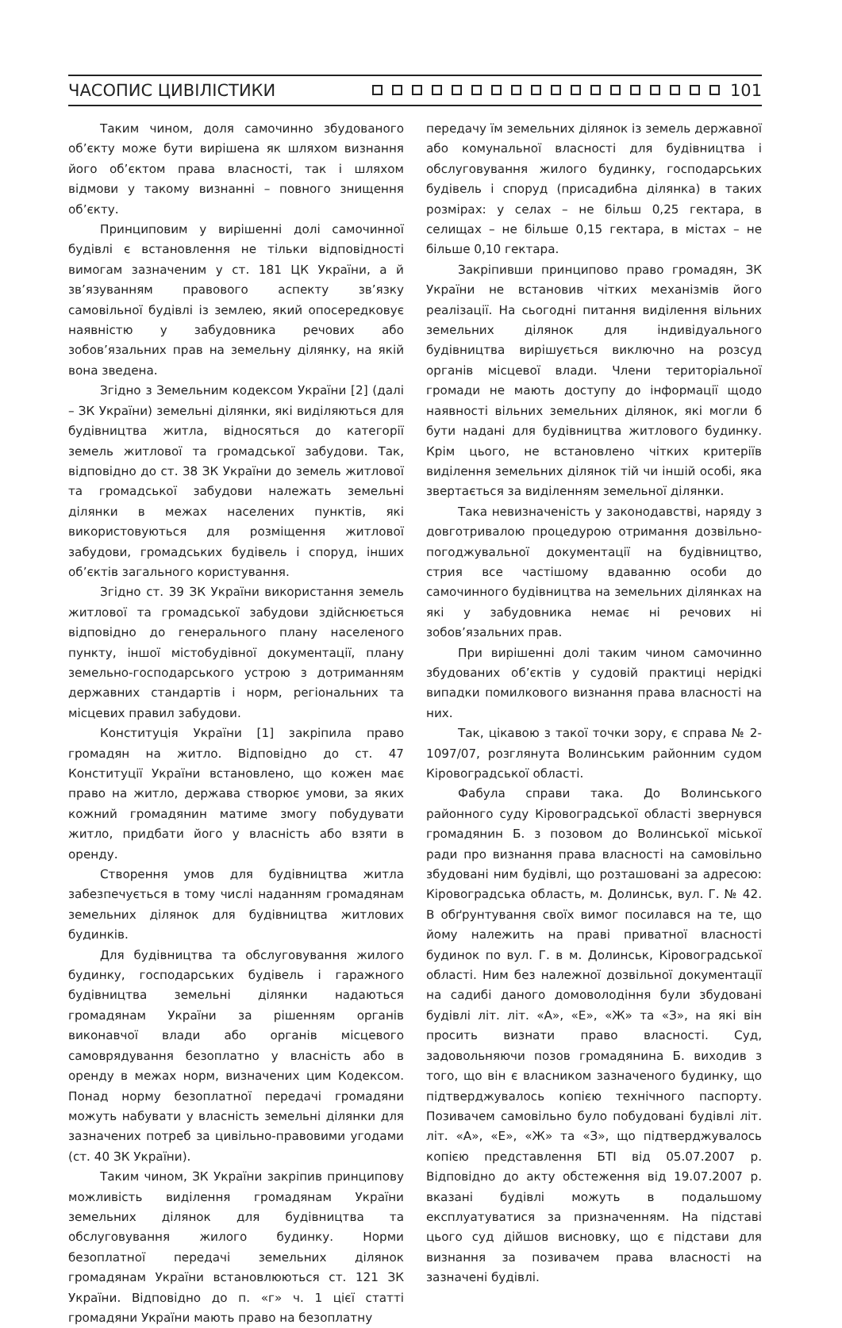ЧАСОПИС ЦИВІЛІСТИКИ 101
Таким чином, доля самочинно збудованого об’єкту може бути вирішена як шляхом визнання його об’єктом права власності, так і шляхом відмови у такому визнанні – повного знищення об’єкту.
Принциповим у вирішенні долі самочинної будівлі є встановлення не тільки відповідності вимогам зазначеним у ст. 181 ЦК України, а й зв’язуванням правового аспекту зв’язку самовільної будівлі із землею, який опосередковує наявністю у забудовника речових або зобов’язальних прав на земельну ділянку, на якій вона зведена.
Згідно з Земельним кодексом України [2] (далі – ЗК України) земельні ділянки, які виділяються для будівництва житла, відносяться до категорії земель житлової та громадської забудови. Так, відповідно до ст. 38 ЗК України до земель житлової та громадської забудови належать земельні ділянки в межах населених пунктів, які використовуються для розміщення житлової забудови, громадських будівель і споруд, інших об’єктів загального користування.
Згідно ст. 39 ЗК України використання земель житлової та громадської забудови здійснюється відповідно до генерального плану населеного пункту, іншої містобудівної документації, плану земельно-господарського устрою з дотриманням державних стандартів і норм, регіональних та місцевих правил забудови.
Конституція України [1] закріпила право громадян на житло. Відповідно до ст. 47 Конституції України встановлено, що кожен має право на житло, держава створює умови, за яких кожний громадянин матиме змогу побудувати житло, придбати його у власність або взяти в оренду.
Створення умов для будівництва житла забезпечується в тому числі наданням громадянам земельних ділянок для будівництва житлових будинків.
Для будівництва та обслуговування жилого будинку, господарських будівель і гаражного будівництва земельні ділянки надаються громадянам України за рішенням органів виконавчої влади або органів місцевого самоврядування безоплатно у власність або в оренду в межах норм, визначених цим Кодексом. Понад норму безоплатної передачі громадяни можуть набувати у власність земельні ділянки для зазначених потреб за цивільно-правовими угодами (ст. 40 ЗК України).
Таким чином, ЗК України закріпив принципову можливість виділення громадянам України земельних ділянок для будівництва та обслуговування жилого будинку. Норми безоплатної передачі земельних ділянок громадянам України встановлюються ст. 121 ЗК України. Відповідно до п. «г» ч. 1 цієї статті громадяни України мають право на безоплатну
передачу їм земельних ділянок із земель державної або комунальної власності для будівництва і обслуговування жилого будинку, господарських будівель і споруд (присадибна ділянка) в таких розмірах: у селах – не більш 0,25 гектара, в селищах – не більше 0,15 гектара, в містах – не більше 0,10 гектара.
Закріпивши принципово право громадян, ЗК України не встановив чітких механізмів його реалізації. На сьогодні питання виділення вільних земельних ділянок для індивідуального будівництва вирішується виключно на розсуд органів місцевої влади. Члени територіальної громади не мають доступу до інформації щодо наявності вільних земельних ділянок, які могли б бути надані для будівництва житлового будинку. Крім цього, не встановлено чітких критеріїв виділення земельних ділянок тій чи іншій особі, яка звертається за виділенням земельної ділянки.
Така невизначеність у законодавстві, наряду з довготривалою процедурою отримання дозвільно-погоджувальної документації на будівництво, стрия все частішому вдаванню особи до самочинного будівництва на земельних ділянках на які у забудовника немає ні речових ні зобов’язальних прав.
При вирішенні долі таким чином самочинно збудованих об’єктів у судовій практиці нерідкі випадки помилкового визнання права власності на них.
Так, цікавою з такої точки зору, є справа № 2-1097/07, розглянута Волинським районним судом Кіровоградської області.
Фабула справи така. До Волинського районного суду Кіровоградської області звернувся громадянин Б. з позовом до Волинської міської ради про визнання права власності на самовільно збудовані ним будівлі, що розташовані за адресою: Кіровоградська область, м. Долинськ, вул. Г. № 42. В обґрунтування своїх вимог посилався на те, що йому належить на праві приватної власності будинок по вул. Г. в м. Долинськ, Кіровоградської області. Ним без належної дозвільної документації на садибі даного домоволодіння були збудовані будівлі літ. літ. «А», «Е», «Ж» та «З», на які він просить визнати право власності. Суд, задовольняючи позов громадянина Б. виходив з того, що він є власником зазначеного будинку, що підтверджувалось копією технічного паспорту. Позивачем самовільно було побудовані будівлі літ. літ. «А», «Е», «Ж» та «З», що підтверджувалось копією представлення БТІ від 05.07.2007 р. Відповідно до акту обстеження від 19.07.2007 р. вказані будівлі можуть в подальшому експлуатуватися за призначенням. На підставі цього суд дійшов висновку, що є підстави для визнання за позивачем права власності на зазначені будівлі.